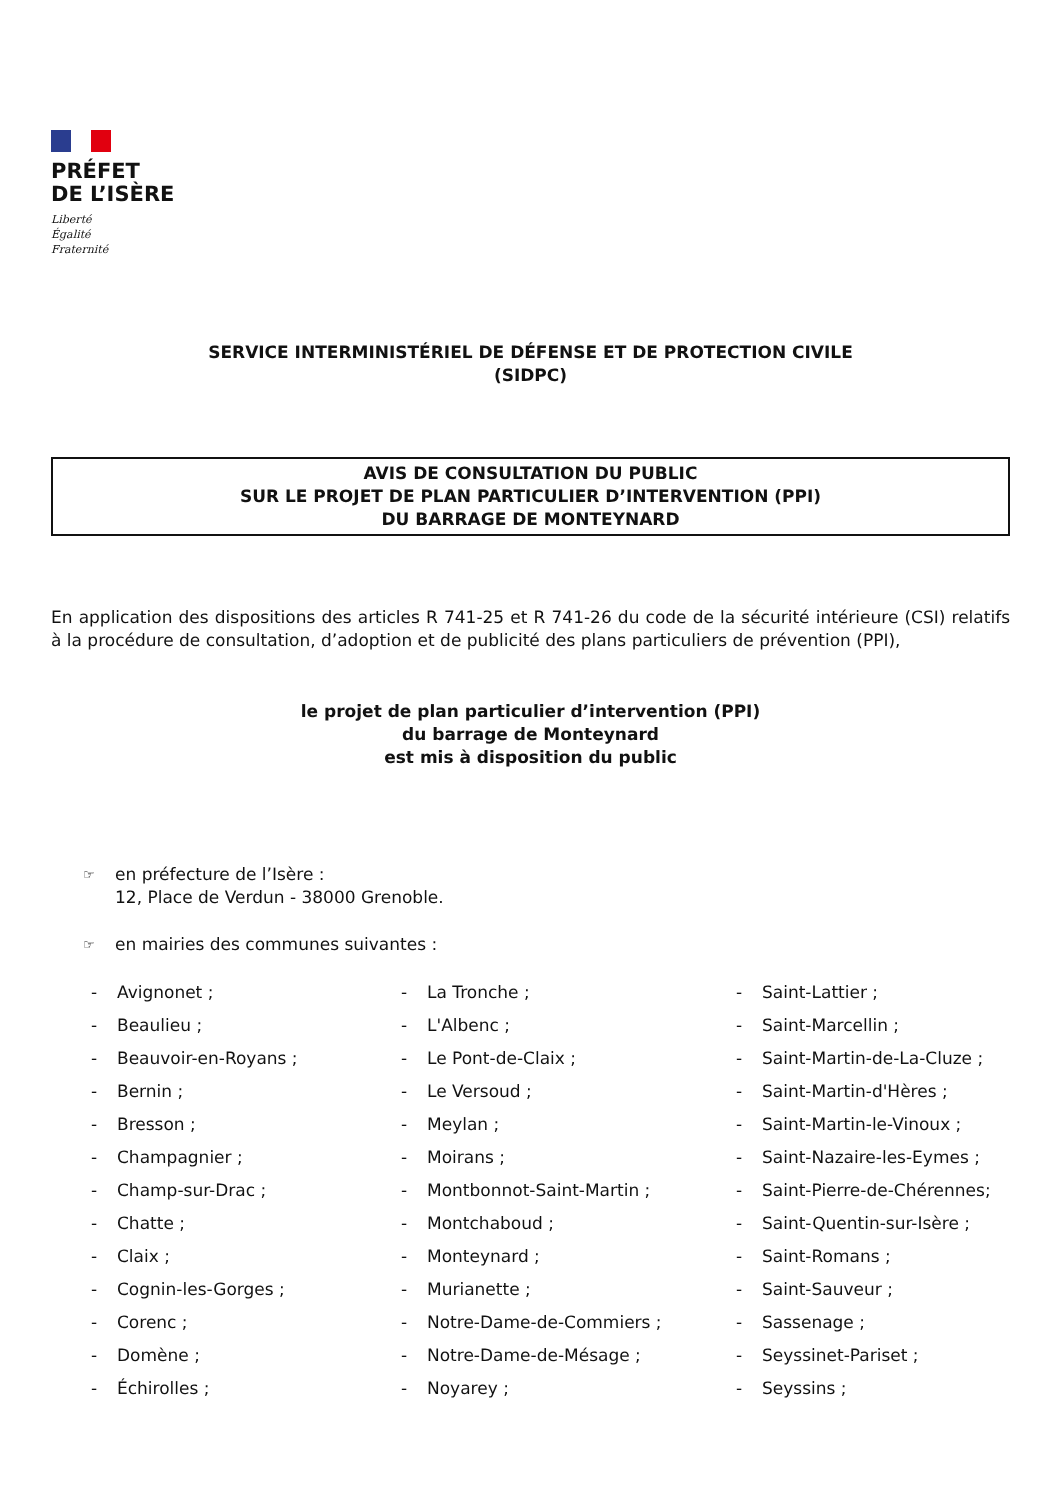PRÉFET
DE L’ISÈRE
Liberté
Égalité
Fraternité
SERVICE INTERMINISTÉRIEL DE DÉFENSE ET DE PROTECTION CIVILE
(SIDPC)
AVIS DE CONSULTATION DU PUBLIC
SUR LE PROJET DE PLAN PARTICULIER D’INTERVENTION (PPI)
DU BARRAGE DE MONTEYNARD
En application des dispositions des articles R 741-25 et R 741-26 du code de la sécurité intérieure (CSI) relatifs à la procédure de consultation, d’adoption et de publicité des plans particuliers de prévention (PPI),
le projet de plan particulier d’intervention (PPI)
du barrage de Monteynard
est mis à disposition du public
☞ en préfecture de l’Isère :
12, Place de Verdun - 38000 Grenoble.
☞ en mairies des communes suivantes :
- Avignonet ;
- Beaulieu ;
- Beauvoir-en-Royans ;
- Bernin ;
- Bresson ;
- Champagnier ;
- Champ-sur-Drac ;
- Chatte ;
- Claix ;
- Cognin-les-Gorges ;
- Corenc ;
- Domène ;
- Échirolles ;
- La Tronche ;
- L'Albenc ;
- Le Pont-de-Claix ;
- Le Versoud ;
- Meylan ;
- Moirans ;
- Montbonnot-Saint-Martin ;
- Montchaboud ;
- Monteynard ;
- Murianette ;
- Notre-Dame-de-Commiers ;
- Notre-Dame-de-Mésage ;
- Noyarey ;
- Saint-Lattier ;
- Saint-Marcellin ;
- Saint-Martin-de-La-Cluze ;
- Saint-Martin-d'Hères ;
- Saint-Martin-le-Vinoux ;
- Saint-Nazaire-les-Eymes ;
- Saint-Pierre-de-Chérennes;
- Saint-Quentin-sur-Isère ;
- Saint-Romans ;
- Saint-Sauveur ;
- Sassenage ;
- Seyssinet-Pariset ;
- Seyssins ;